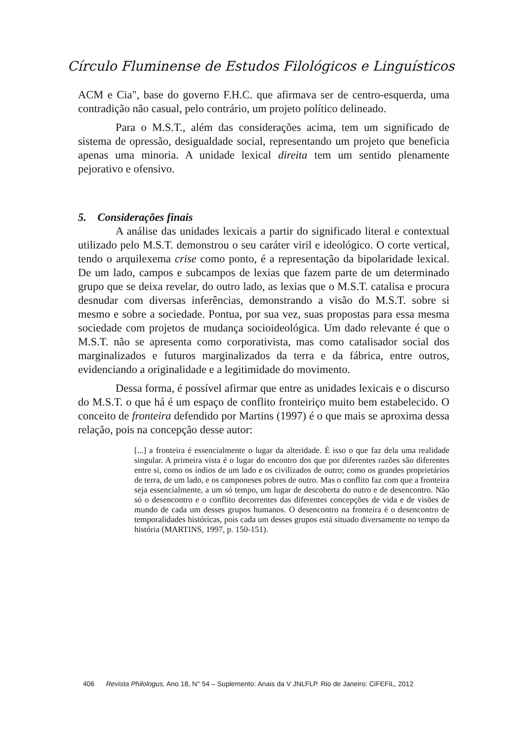Círculo Fluminense de Estudos Filológicos e Linguísticos
ACM e Cia", base do governo F.H.C. que afirmava ser de centro-esquerda, uma contradição não casual, pelo contrário, um projeto político delineado.
Para o M.S.T., além das considerações acima, tem um significado de sistema de opressão, desigualdade social, representando um projeto que beneficia apenas uma minoria. A unidade lexical direita tem um sentido plenamente pejorativo e ofensivo.
5. Considerações finais
A análise das unidades lexicais a partir do significado literal e contextual utilizado pelo M.S.T. demonstrou o seu caráter viril e ideológico. O corte vertical, tendo o arquilexema crise como ponto, é a representação da bipolaridade lexical. De um lado, campos e subcampos de lexias que fazem parte de um determinado grupo que se deixa revelar, do outro lado, as lexias que o M.S.T. catalisa e procura desnudar com diversas inferências, demonstrando a visão do M.S.T. sobre si mesmo e sobre a sociedade. Pontua, por sua vez, suas propostas para essa mesma sociedade com projetos de mudança socioideológica. Um dado relevante é que o M.S.T. não se apresenta como corporativista, mas como catalisador social dos marginalizados e futuros marginalizados da terra e da fábrica, entre outros, evidenciando a originalidade e a legitimidade do movimento.
Dessa forma, é possível afirmar que entre as unidades lexicais e o discurso do M.S.T. o que há é um espaço de conflito fronteiriço muito bem estabelecido. O conceito de fronteira defendido por Martins (1997) é o que mais se aproxima dessa relação, pois na concepção desse autor:
[...] a fronteira é essencialmente o lugar da alteridade. É isso o que faz dela uma realidade singular. A primeira vista é o lugar do encontro dos que por diferentes razões são diferentes entre si, como os índios de um lado e os civilizados de outro; como os grandes proprietários de terra, de um lado, e os camponeses pobres de outro. Mas o conflito faz com que a fronteira seja essencialmente, a um só tempo, um lugar de descoberta do outro e de desencontro. Não só o desencontro e o conflito decorrentes das diferentes concepções de vida e de visões de mundo de cada um desses grupos humanos. O desencontro na fronteira é o desencontro de temporalidades históricas, pois cada um desses grupos está situado diversamente no tempo da história (MARTINS, 1997, p. 150-151).
406 Revista Philologus, Ano 18, N° 54 – Suplemento: Anais da V JNLFLP. Rio de Janeiro: CiFEFiL, 2012